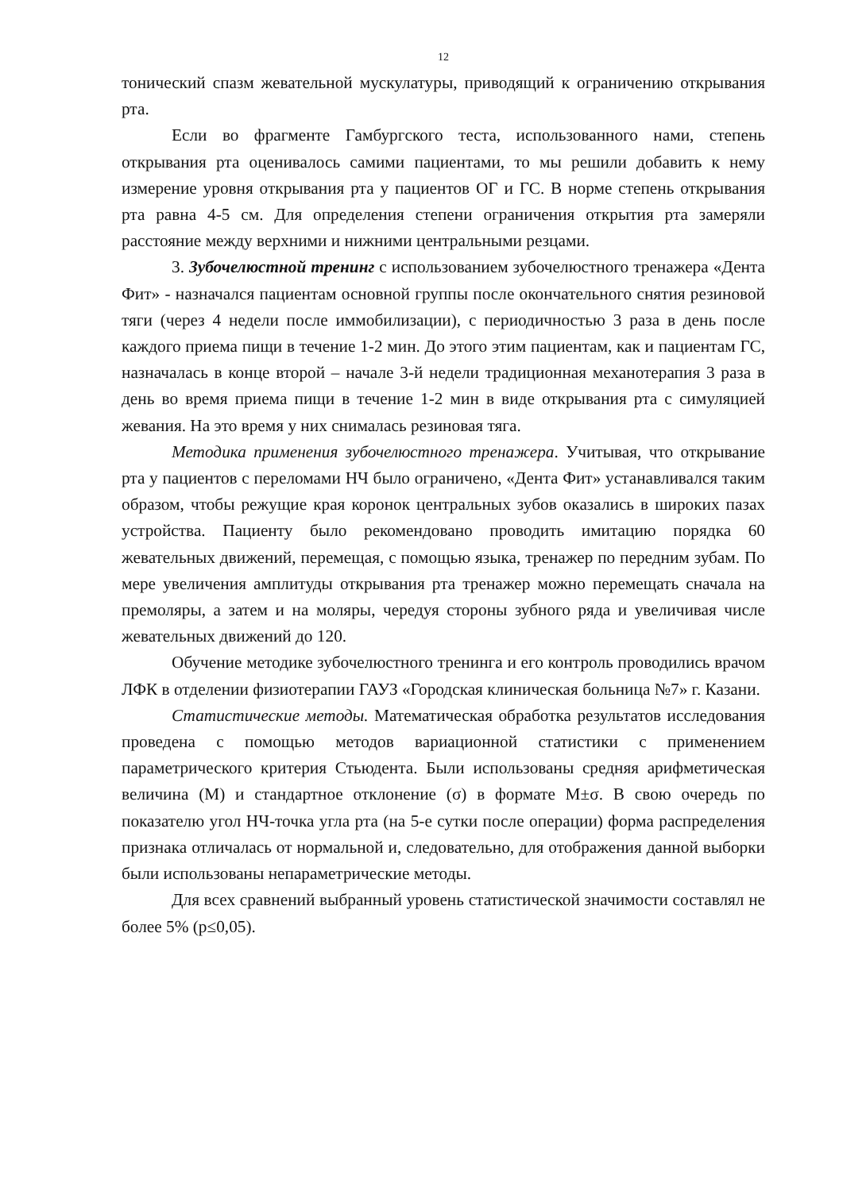12
тонический спазм жевательной мускулатуры, приводящий к ограничению открывания рта.
Если во фрагменте Гамбургского теста, использованного нами, степень открывания рта оценивалось самими пациентами, то мы решили добавить к нему измерение уровня открывания рта у пациентов ОГ и ГС. В норме степень открывания рта равна 4-5 см. Для определения степени ограничения открытия рта замеряли расстояние между верхними и нижними центральными резцами.
3. Зубочелюстной тренинг с использованием зубочелюстного тренажера «Дента Фит» - назначался пациентам основной группы после окончательного снятия резиновой тяги (через 4 недели после иммобилизации), с периодичностью 3 раза в день после каждого приема пищи в течение 1-2 мин. До этого этим пациентам, как и пациентам ГС, назначалась в конце второй – начале 3-й недели традиционная механотерапия 3 раза в день во время приема пищи в течение 1-2 мин в виде открывания рта с симуляцией жевания. На это время у них снималась резиновая тяга.
Методика применения зубочелюстного тренажера. Учитывая, что открывание рта у пациентов с переломами НЧ было ограничено, «Дента Фит» устанавливался таким образом, чтобы режущие края коронок центральных зубов оказались в широких пазах устройства. Пациенту было рекомендовано проводить имитацию порядка 60 жевательных движений, перемещая, с помощью языка, тренажер по передним зубам. По мере увеличения амплитуды открывания рта тренажер можно перемещать сначала на премоляры, а затем и на моляры, чередуя стороны зубного ряда и увеличивая числе жевательных движений до 120.
Обучение методике зубочелюстного тренинга и его контроль проводились врачом ЛФК в отделении физиотерапии ГАУЗ «Городская клиническая больница №7» г. Казани.
Статистические методы. Математическая обработка результатов исследования проведена с помощью методов вариационной статистики с применением параметрического критерия Стьюдента. Были использованы средняя арифметическая величина (М) и стандартное отклонение (σ) в формате М±σ. В свою очередь по показателю угол НЧ-точка угла рта (на 5-е сутки после операции) форма распределения признака отличалась от нормальной и, следовательно, для отображения данной выборки были использованы непараметрические методы.
Для всех сравнений выбранный уровень статистической значимости составлял не более 5% (p≤0,05).